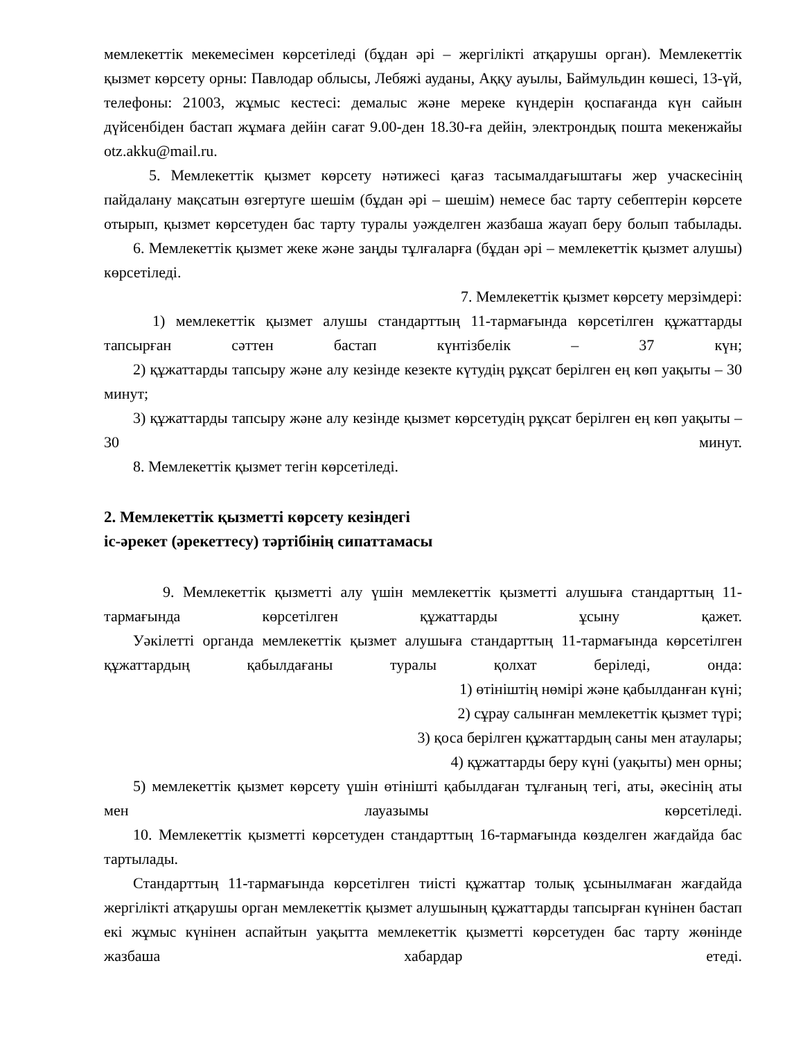мемлекеттік мекемесімен көрсетіледі (бұдан әрі – жергілікті атқарушы орган). Мемлекеттік қызмет көрсету орны: Павлодар облысы, Лебяжі ауданы, Аққу ауылы, Баймульдин көшесі, 13-үй, телефоны: 21003, жұмыс кестесі: демалыс және мереке күндерін қоспағанда күн сайын дүйсенбіден бастап жұмаға дейін сағат 9.00-ден 18.30-ға дейін, электрондық пошта мекенжайы otz.akku@mail.ru.
5. Мемлекеттік қызмет көрсету нәтижесі қағаз тасымалдағыштағы жер учаскесінің пайдалану мақсатын өзгертуге шешім (бұдан әрі – шешім) немесе бас тарту себептерін көрсете отырып, қызмет көрсетуден бас тарту туралы уәжделген жазбаша жауап беру болып табылады.
6. Мемлекеттік қызмет жеке және заңды тұлғаларға (бұдан әрі – мемлекеттік қызмет алушы) көрсетіледі.
7. Мемлекеттік қызмет көрсету мерзімдері:
1) мемлекеттік қызмет алушы стандарттың 11-тармағында көрсетілген құжаттарды тапсырған сәттен бастап күнтізбелік – 37 күн;
2) құжаттарды тапсыру және алу кезінде кезекте күтудің рұқсат берілген ең көп уақыты – 30 минут;
3) құжаттарды тапсыру және алу кезінде қызмет көрсетудің рұқсат берілген ең көп уақыты – 30 минут.
8. Мемлекеттік қызмет тегін көрсетіледі.
2. Мемлекеттік қызметті көрсету кезіндегі
іс-әрекет (әрекеттесу) тәртібінің сипаттамасы
9. Мемлекеттік қызметті алу үшін мемлекеттік қызметті алушыға стандарттың 11-тармағында көрсетілген құжаттарды ұсыну қажет.
Уәкілетті органда мемлекеттік қызмет алушыға стандарттың 11-тармағында көрсетілген құжаттардың қабылдағаны туралы қолхат беріледі, онда:
1) өтініштің нөмірі және қабылданған күні;
2) сұрау салынған мемлекеттік қызмет түрі;
3) қоса берілген құжаттардың саны мен атаулары;
4) құжаттарды беру күні (уақыты) мен орны;
5) мемлекеттік қызмет көрсету үшін өтінішті қабылдаған тұлғаның тегі, аты, әкесінің аты мен лауазымы көрсетіледі.
10. Мемлекеттік қызметті көрсетуден стандарттың 16-тармағында көзделген жағдайда бас тартылады.
Стандарттың 11-тармағында көрсетілген тиісті құжаттар толық ұсынылмаған жағдайда жергілікті атқарушы орган мемлекеттік қызмет алушының құжаттарды тапсырған күнінен бастап екі жұмыс күнінен аспайтын уақытта мемлекеттік қызметті көрсетуден бас тарту жөнінде жазбаша хабардар етеді.